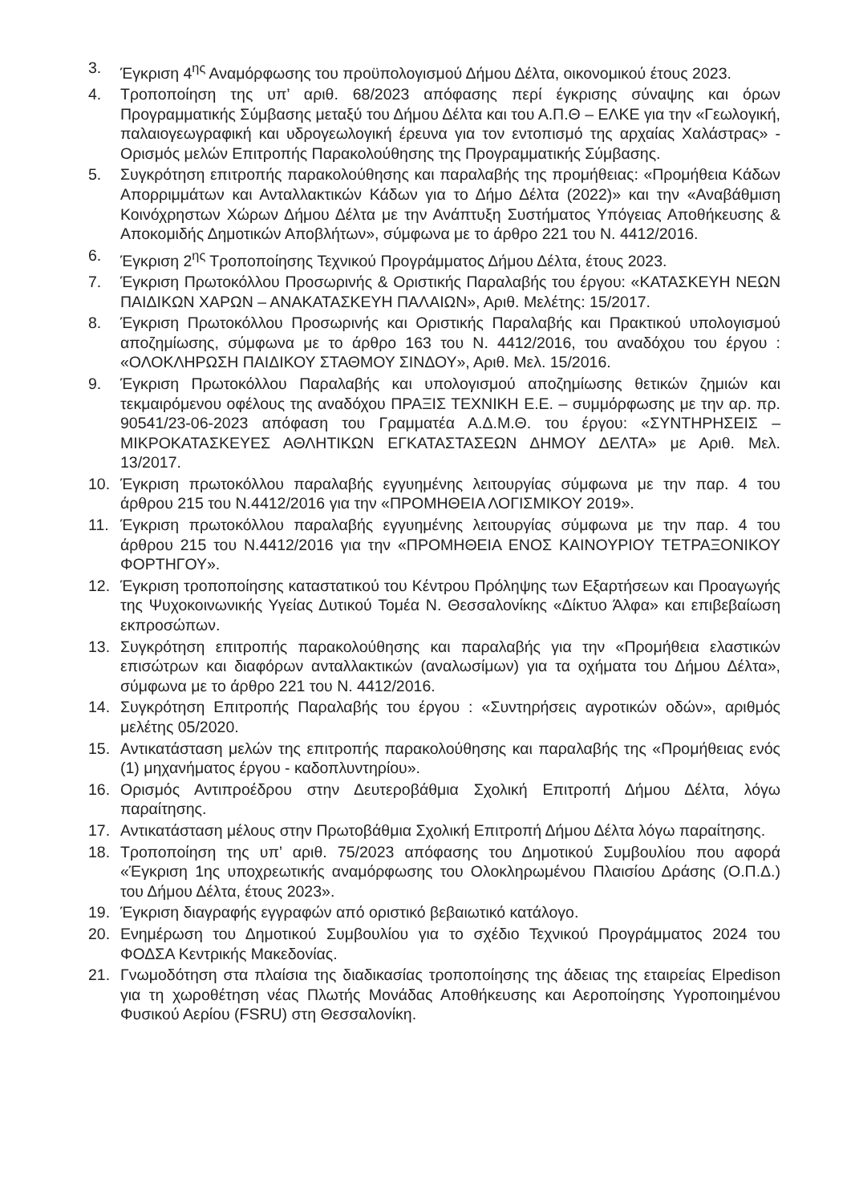3. Έγκριση 4<sup>ης</sup> Αναμόρφωσης του προϋπολογισμού Δήμου Δέλτα, οικονομικού έτους 2023.
4. Τροποποίηση της υπ’ αριθ. 68/2023 απόφασης περί έγκρισης σύναψης και όρων Προγραμματικής Σύμβασης μεταξύ του Δήμου Δέλτα και του Α.Π.Θ – ΕΛΚΕ για την «Γεωλογική, παλαιογεωγραφική και υδρογεωλογική έρευνα για τον εντοπισμό της αρχαίας Χαλάστρας» - Ορισμός μελών Επιτροπής Παρακολούθησης της Προγραμματικής Σύμβασης.
5. Συγκρότηση επιτροπής παρακολούθησης και παραλαβής της προμήθειας: «Προμήθεια Κάδων Απορριμμάτων και Ανταλλακτικών Κάδων για το Δήμο Δέλτα (2022)» και την «Αναβάθμιση Κοινόχρηστων Χώρων Δήμου Δέλτα με την Ανάπτυξη Συστήματος Υπόγειας Αποθήκευσης & Αποκομιδής Δημοτικών Αποβλήτων», σύμφωνα με το άρθρο 221 του Ν. 4412/2016.
6. Έγκριση 2<sup>ης</sup> Τροποποίησης Τεχνικού Προγράμματος Δήμου Δέλτα, έτους 2023.
7. Έγκριση Πρωτοκόλλου Προσωρινής & Οριστικής Παραλαβής του έργου: «ΚΑΤΑΣΚΕΥΗ ΝΕΩΝ ΠΑΙΔΙΚΩΝ ΧΑΡΩΝ – ΑΝΑΚΑΤΑΣΚΕΥΗ ΠΑΛΑΙΩΝ», Αριθ. Μελέτης: 15/2017.
8. Έγκριση Πρωτοκόλλου Προσωρινής και Οριστικής Παραλαβής και Πρακτικού υπολογισμού αποζημίωσης, σύμφωνα με το άρθρο 163 του Ν. 4412/2016, του αναδόχου του έργου : «ΟΛΟΚΛΗΡΩΣΗ ΠΑΙΔΙΚΟΥ ΣΤΑΘΜΟΥ ΣΙΝΔΟΥ», Αριθ. Μελ. 15/2016.
9. Έγκριση Πρωτοκόλλου Παραλαβής και υπολογισμού αποζημίωσης θετικών ζημιών και τεκμαιρόμενου οφέλους της αναδόχου ΠΡΑΞΙΣ ΤΕΧΝΙΚΗ Ε.Ε. – συμμόρφωσης με την αρ. πρ. 90541/23-06-2023 απόφαση του Γραμματέα Α.Δ.Μ.Θ. του έργου: «ΣΥΝΤΗΡΗΣΕΙΣ – ΜΙΚΡΟΚΑΤΑΣΚΕΥΕΣ ΑΘΛΗΤΙΚΩΝ ΕΓΚΑΤΑΣΤΑΣΕΩΝ ΔΗΜΟΥ ΔΕΛΤΑ» με Αριθ. Μελ. 13/2017.
10. Έγκριση πρωτοκόλλου παραλαβής εγγυημένης λειτουργίας σύμφωνα με την παρ. 4 του άρθρου 215 του Ν.4412/2016 για την «ΠΡΟΜΗΘΕΙΑ ΛΟΓΙΣΜΙΚΟΥ 2019».
11. Έγκριση πρωτοκόλλου παραλαβής εγγυημένης λειτουργίας σύμφωνα με την παρ. 4 του άρθρου 215 του Ν.4412/2016 για την «ΠΡΟΜΗΘΕΙΑ ΕΝΟΣ ΚΑΙΝΟΥΡΙΟΥ ΤΕΤΡΑΞΟΝΙΚΟΥ ΦΟΡΤΗΓΟΥ».
12. Έγκριση τροποποίησης καταστατικού του Κέντρου Πρόληψης των Εξαρτήσεων και Προαγωγής της Ψυχοκοινωνικής Υγείας Δυτικού Τομέα Ν. Θεσσαλονίκης «Δίκτυο Άλφα» και επιβεβαίωση εκπροσώπων.
13. Συγκρότηση επιτροπής παρακολούθησης και παραλαβής για την «Προμήθεια ελαστικών επισώτρων και διαφόρων ανταλλακτικών (αναλωσίμων) για τα οχήματα του Δήμου Δέλτα», σύμφωνα με το άρθρο 221 του Ν. 4412/2016.
14. Συγκρότηση Επιτροπής Παραλαβής του έργου : «Συντηρήσεις αγροτικών οδών», αριθμός μελέτης 05/2020.
15. Αντικατάσταση μελών της επιτροπής παρακολούθησης και παραλαβής της «Προμήθειας ενός (1) μηχανήματος έργου - καδοπλυντηρίου».
16. Ορισμός Αντιπροέδρου στην Δευτεροβάθμια Σχολική Επιτροπή Δήμου Δέλτα, λόγω παραίτησης.
17. Αντικατάσταση μέλους στην Πρωτοβάθμια Σχολική Επιτροπή Δήμου Δέλτα λόγω παραίτησης.
18. Τροποποίηση της υπ’ αριθ. 75/2023 απόφασης του Δημοτικού Συμβουλίου που αφορά «Έγκριση 1ης υποχρεωτικής αναμόρφωσης του Ολοκληρωμένου Πλαισίου Δράσης (Ο.Π.Δ.) του Δήμου Δέλτα, έτους 2023».
19. Έγκριση διαγραφής εγγραφών από οριστικό βεβαιωτικό κατάλογο.
20. Ενημέρωση του Δημοτικού Συμβουλίου για το σχέδιο Τεχνικού Προγράμματος 2024 του ΦΟΔΣΑ Κεντρικής Μακεδονίας.
21. Γνωμοδότηση στα πλαίσια της διαδικασίας τροποποίησης της άδειας της εταιρείας Elpedison για τη χωροθέτηση νέας Πλωτής Μονάδας Αποθήκευσης και Αεροποίησης Υγροποιημένου Φυσικού Αερίου (FSRU) στη Θεσσαλονίκη.